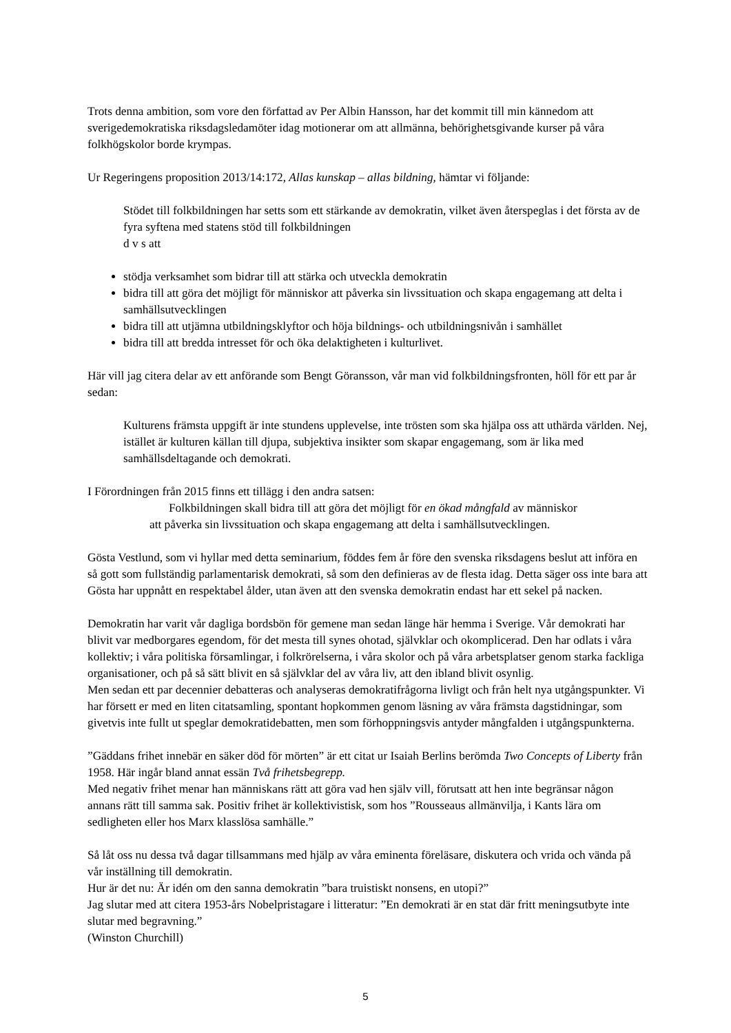Trots denna ambition, som vore den författad av Per Albin Hansson, har det kommit till min kännedom att sverigedemokratiska riksdagsledamöter idag motionerar om att allmänna, behörighetsgivande kurser på våra folkhögskolor borde krympas.
Ur Regeringens proposition 2013/14:172, Allas kunskap – allas bildning, hämtar vi följande:
Stödet till folkbildningen har setts som ett stärkande av demokratin, vilket även återspeglas i det första av de fyra syftena med statens stöd till folkbildningen
d v s att
stödja verksamhet som bidrar till att stärka och utveckla demokratin
bidra till att göra det möjligt för människor att påverka sin livssituation och skapa engagemang att delta i samhällsutvecklingen
bidra till att utjämna utbildningsklyftor och höja bildnings- och utbildningsnivån i samhället
bidra till att bredda intresset för och öka delaktigheten i kulturlivet.
Här vill jag citera delar av ett anförande som Bengt Göransson, vår man vid folkbildningsfronten, höll för ett par år sedan:
Kulturens främsta uppgift är inte stundens upplevelse, inte trösten som ska hjälpa oss att uthärda världen. Nej, istället är kulturen källan till djupa, subjektiva insikter som skapar engagemang, som är lika med samhällsdeltagande och demokrati.
I Förordningen från 2015 finns ett tillägg i den andra satsen:
Folkbildningen skall bidra till att göra det möjligt för en ökad mångfald av människor
att påverka sin livssituation och skapa engagemang att delta i samhällsutvecklingen.
Gösta Vestlund, som vi hyllar med detta seminarium, föddes fem år före den svenska riksdagens beslut att införa en så gott som fullständig parlamentarisk demokrati, så som den definieras av de flesta idag. Detta säger oss inte bara att Gösta har uppnått en respektabel ålder, utan även att den svenska demokratin endast har ett sekel på nacken.
Demokratin har varit vår dagliga bordsbön för gemene man sedan länge här hemma i Sverige. Vår demokrati har blivit var medborgares egendom, för det mesta till synes ohotad, självklar och okomplicerad. Den har odlats i våra kollektiv; i våra politiska församlingar, i folkrörelserna, i våra skolor och på våra arbetsplatser genom starka fackliga organisationer, och på så sätt blivit en så självklar del av våra liv, att den ibland blivit osynlig.
Men sedan ett par decennier debatteras och analyseras demokratifrågorna livligt och från helt nya utgångspunkter. Vi har försett er med en liten citatsamling, spontant hopkommen genom läsning av våra främsta dagstidningar, som givetvis inte fullt ut speglar demokratidebatten, men som förhoppningsvis antyder mångfalden i utgångspunkterna.
”Gäddans frihet innebär en säker död för mörten” är ett citat ur Isaiah Berlins berömda Two Concepts of Liberty från 1958. Här ingår bland annat essän Två frihetsbegrepp.
Med negativ frihet menar han människans rätt att göra vad hen själv vill, förutsatt att hen inte begränsar någon annans rätt till samma sak. Positiv frihet är kollektivistisk, som hos ”Rousseaus allmänvilja, i Kants lära om sedligheten eller hos Marx klasslösa samhälle.”
Så låt oss nu dessa två dagar tillsammans med hjälp av våra eminenta föreläsare, diskutera och vrida och vända på vår inställning till demokratin.
Hur är det nu: Är idén om den sanna demokratin ”bara truistiskt nonsens, en utopi?”
Jag slutar med att citera 1953-års Nobelpristagare i litteratur: ”En demokrati är en stat där fritt meningsutbyte inte slutar med begravning.”
(Winston Churchill)
5